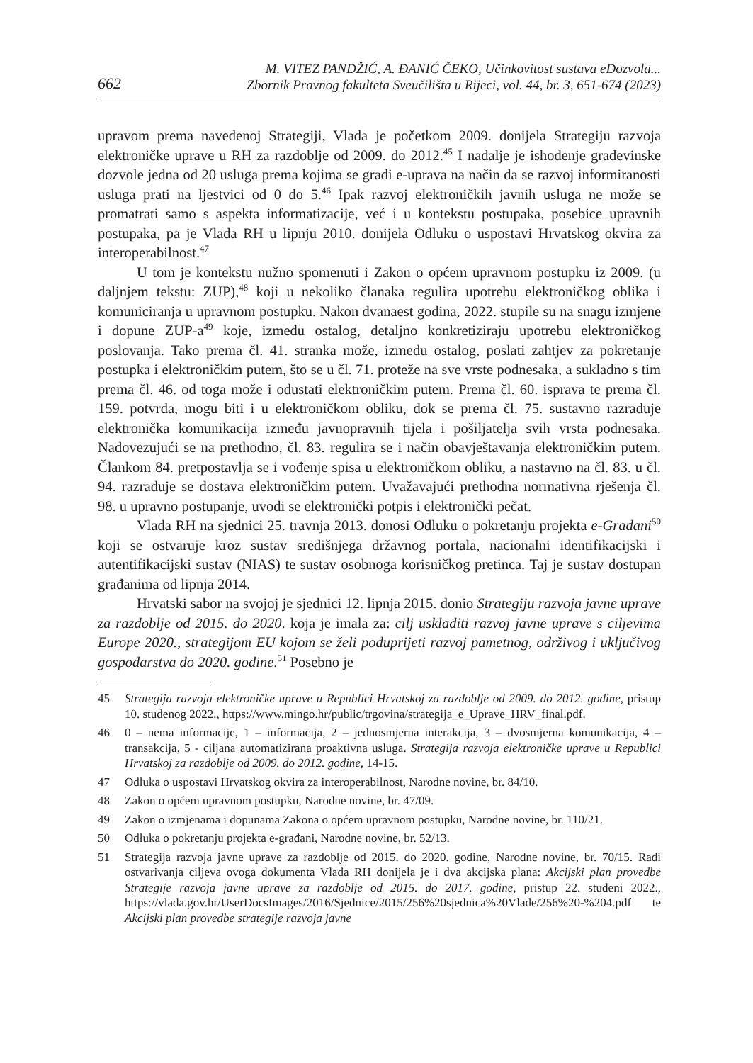662 M. VITEZ PANDŽIĆ, A. ĐANIĆ ČEKO, Učinkovitost sustava eDozvola...
Zbornik Pravnog fakulteta Sveučilišta u Rijeci, vol. 44, br. 3, 651-674 (2023)
upravom prema navedenoj Strategiji, Vlada je početkom 2009. donijela Strategiju razvoja elektroničke uprave u RH za razdoblje od 2009. do 2012.<sup>45</sup> I nadalje je ishođenje građevinske dozvole jedna od 20 usluga prema kojima se gradi e-uprava na način da se razvoj informiranosti usluga prati na ljestvici od 0 do 5.<sup>46</sup> Ipak razvoj elektroničkih javnih usluga ne može se promatrati samo s aspekta informatizacije, već i u kontekstu postupaka, posebice upravnih postupaka, pa je Vlada RH u lipnju 2010. donijela Odluku o uspostavi Hrvatskog okvira za interoperabilnost.<sup>47</sup>
U tom je kontekstu nužno spomenuti i Zakon o općem upravnom postupku iz 2009. (u daljnjem tekstu: ZUP),<sup>48</sup> koji u nekoliko članaka regulira upotrebu elektroničkog oblika i komuniciranja u upravnom postupku. Nakon dvanaest godina, 2022. stupile su na snagu izmjene i dopune ZUP-a<sup>49</sup> koje, između ostalog, detaljno konkretiziraju upotrebu elektroničkog poslovanja. Tako prema čl. 41. stranka može, između ostalog, poslati zahtjev za pokretanje postupka i elektroničkim putem, što se u čl. 71. proteže na sve vrste podnesaka, a sukladno s tim prema čl. 46. od toga može i odustati elektroničkim putem. Prema čl. 60. isprava te prema čl. 159. potvrda, mogu biti i u elektroničkom obliku, dok se prema čl. 75. sustavno razrađuje elektronička komunikacija između javnopravnih tijela i pošiljatelja svih vrsta podnesaka. Nadovezujući se na prethodno, čl. 83. regulira se i način obavještavanja elektroničkim putem. Člankom 84. pretpostavlja se i vođenje spisa u elektroničkom obliku, a nastavno na čl. 83. u čl. 94. razrađuje se dostava elektroničkim putem. Uvažavajući prethodna normativna rješenja čl. 98. u upravno postupanje, uvodi se elektronički potpis i elektronički pečat.
Vlada RH na sjednici 25. travnja 2013. donosi Odluku o pokretanju projekta e-Građani<sup>50</sup> koji se ostvaruje kroz sustav središnjega državnog portala, nacionalni identifikacijski i autentifikacijski sustav (NIAS) te sustav osobnoga korisničkog pretinca. Taj je sustav dostupan građanima od lipnja 2014.
Hrvatski sabor na svojoj je sjednici 12. lipnja 2015. donio Strategiju razvoja javne uprave za razdoblje od 2015. do 2020. koja je imala za: cilj uskladiti razvoj javne uprave s ciljevima Europe 2020., strategijom EU kojom se želi poduprijeti razvoj pametnog, održivog i uključivog gospodarstva do 2020. godine.<sup>51</sup> Posebno je
45 Strategija razvoja elektroničke uprave u Republici Hrvatskoj za razdoblje od 2009. do 2012. godine, pristup 10. studenog 2022., https://www.mingo.hr/public/trgovina/strategija_e_Uprave_HRV_final.pdf.
46 0 – nema informacije, 1 – informacija, 2 – jednosmjerna interakcija, 3 – dvosmjerna komunikacija, 4 – transakcija, 5 - ciljana automatizirana proaktivna usluga. Strategija razvoja elektroničke uprave u Republici Hrvatskoj za razdoblje od 2009. do 2012. godine, 14-15.
47 Odluka o uspostavi Hrvatskog okvira za interoperabilnost, Narodne novine, br. 84/10.
48 Zakon o općem upravnom postupku, Narodne novine, br. 47/09.
49 Zakon o izmjenama i dopunama Zakona o općem upravnom postupku, Narodne novine, br. 110/21.
50 Odluka o pokretanju projekta e-građani, Narodne novine, br. 52/13.
51 Strategija razvoja javne uprave za razdoblje od 2015. do 2020. godine, Narodne novine, br. 70/15. Radi ostvarivanja ciljeva ovoga dokumenta Vlada RH donijela je i dva akcijska plana: Akcijski plan provedbe Strategije razvoja javne uprave za razdoblje od 2015. do 2017. godine, pristup 22. studeni 2022., https://vlada.gov.hr/UserDocsImages/2016/Sjednice/2015/256%20sjednica%20Vlade/256%20-%204.pdf te Akcijski plan provedbe strategije razvoja javne